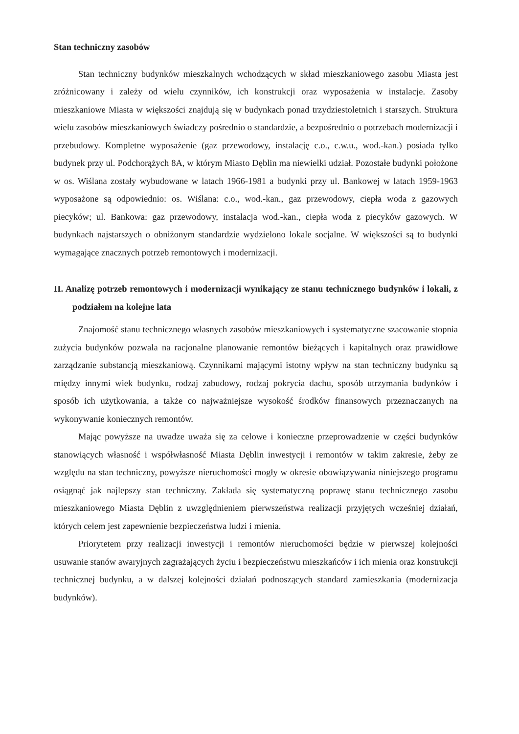Stan techniczny zasobów
Stan techniczny budynków mieszkalnych wchodzących w skład mieszkaniowego zasobu Miasta jest zróżnicowany i zależy od wielu czynników, ich konstrukcji oraz wyposażenia w instalacje. Zasoby mieszkaniowe Miasta w większości znajdują się w budynkach ponad trzydziestoletnich i starszych. Struktura wielu zasobów mieszkaniowych świadczy pośrednio o standardzie, a bezpośrednio o potrzebach modernizacji i przebudowy. Kompletne wyposażenie (gaz przewodowy, instalację c.o., c.w.u., wod.-kan.) posiada tylko budynek przy ul. Podchorążych 8A, w którym Miasto Dęblin ma niewielki udział. Pozostałe budynki położone w os. Wiślana zostały wybudowane w latach 1966-1981 a budynki przy ul. Bankowej w latach 1959-1963 wyposażone są odpowiednio: os. Wiślana: c.o., wod.-kan., gaz przewodowy, ciepła woda z gazowych piecyków; ul. Bankowa: gaz przewodowy, instalacja wod.-kan., ciepła woda z piecyków gazowych. W budynkach najstarszych o obniżonym standardzie wydzielono lokale socjalne. W większości są to budynki wymagające znacznych potrzeb remontowych i modernizacji.
II. Analizę potrzeb remontowych i modernizacji wynikający ze stanu technicznego budynków i lokali, z podziałem na kolejne lata
Znajomość stanu technicznego własnych zasobów mieszkaniowych i systematyczne szacowanie stopnia zużycia budynków pozwala na racjonalne planowanie remontów bieżących i kapitalnych oraz prawidłowe zarządzanie substancją mieszkaniową. Czynnikami mającymi istotny wpływ na stan techniczny budynku są między innymi wiek budynku, rodzaj zabudowy, rodzaj pokrycia dachu, sposób utrzymania budynków i sposób ich użytkowania, a także co najważniejsze wysokość środków finansowych przeznaczanych na wykonywanie koniecznych remontów.
Mając powyższe na uwadze uważa się za celowe i konieczne przeprowadzenie w części budynków stanowiących własność i współwłasność Miasta Dęblin inwestycji i remontów w takim zakresie, żeby ze względu na stan techniczny, powyższe nieruchomości mogły w okresie obowiązywania niniejszego programu osiągnąć jak najlepszy stan techniczny. Zakłada się systematyczną poprawę stanu technicznego zasobu mieszkaniowego Miasta Dęblin z uwzględnieniem pierwszeństwa realizacji przyjętych wcześniej działań, których celem jest zapewnienie bezpieczeństwa ludzi i mienia.
Priorytetem przy realizacji inwestycji i remontów nieruchomości będzie w pierwszej kolejności usuwanie stanów awaryjnych zagrażających życiu i bezpieczeństwu mieszkańców i ich mienia oraz konstrukcji technicznej budynku, a w dalszej kolejności działań podnoszących standard zamieszkania (modernizacja budynków).